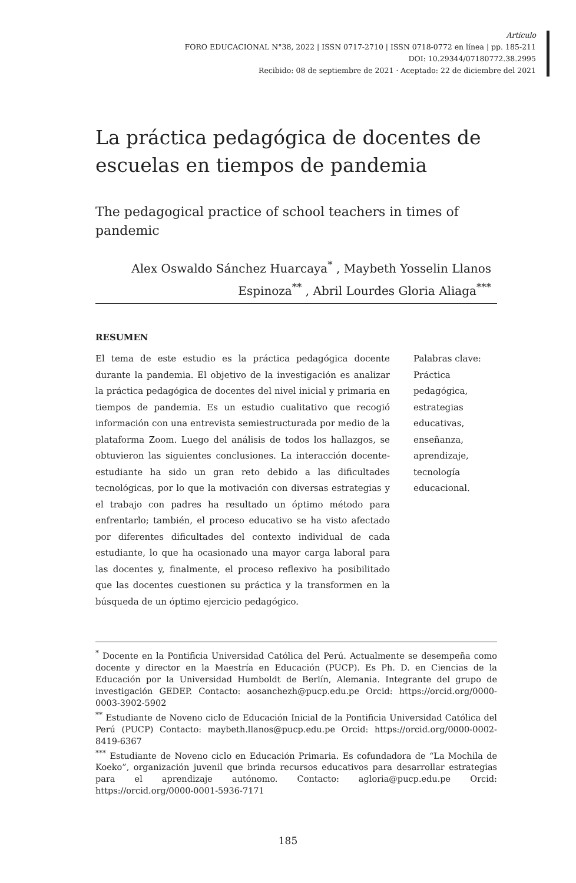Artículo
FORO EDUCACIONAL N°38, 2022 | ISSN 0717-2710 | ISSN 0718-0772 en línea | pp. 185-211
DOI: 10.29344/07180772.38.2995
Recibido: 08 de septiembre de 2021 · Aceptado: 22 de diciembre del 2021
La práctica pedagógica de docentes de escuelas en tiempos de pandemia
The pedagogical practice of school teachers in times of pandemic
Alex Oswaldo Sánchez Huarcaya<sup>*</sup> , Maybeth Yosselin Llanos Espinoza<sup>**</sup> , Abril Lourdes Gloria Aliaga<sup>***</sup>
RESUMEN
El tema de este estudio es la práctica pedagógica docente durante la pandemia. El objetivo de la investigación es analizar la práctica pedagógica de docentes del nivel inicial y primaria en tiempos de pandemia. Es un estudio cualitativo que recogió información con una entrevista semiestructurada por medio de la plataforma Zoom. Luego del análisis de todos los hallazgos, se obtuvieron las siguientes conclusiones. La interacción docente-estudiante ha sido un gran reto debido a las dificultades tecnológicas, por lo que la motivación con diversas estrategias y el trabajo con padres ha resultado un óptimo método para enfrentarlo; también, el proceso educativo se ha visto afectado por diferentes dificultades del contexto individual de cada estudiante, lo que ha ocasionado una mayor carga laboral para las docentes y, finalmente, el proceso reflexivo ha posibilitado que las docentes cuestionen su práctica y la transformen en la búsqueda de un óptimo ejercicio pedagógico.
Palabras clave: Práctica pedagógica, estrategias educativas, enseñanza, aprendizaje, tecnología educacional.
<sup>*</sup> Docente en la Pontificia Universidad Católica del Perú. Actualmente se desempeña como docente y director en la Maestría en Educación (PUCP). Es Ph. D. en Ciencias de la Educación por la Universidad Humboldt de Berlín, Alemania. Integrante del grupo de investigación GEDEP. Contacto: aosanchezh@pucp.edu.pe Orcid: https://orcid.org/0000-0003-3902-5902
<sup>**</sup> Estudiante de Noveno ciclo de Educación Inicial de la Pontificia Universidad Católica del Perú (PUCP) Contacto: maybeth.llanos@pucp.edu.pe Orcid: https://orcid.org/0000-0002-8419-6367
<sup>***</sup> Estudiante de Noveno ciclo en Educación Primaria. Es cofundadora de “La Mochila de Koeko”, organización juvenil que brinda recursos educativos para desarrollar estrategias para el aprendizaje autónomo. Contacto: agloria@pucp.edu.pe Orcid: https://orcid.org/0000-0001-5936-7171
185